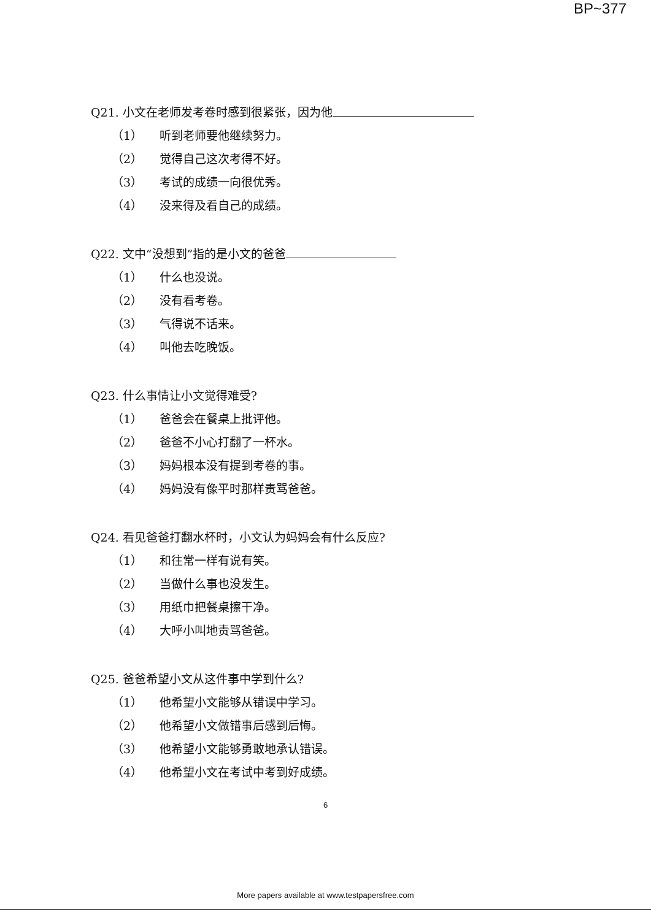BP~377
Q21. 小文在老师发考卷时感到很紧张，因为他
（1） 听到老师要他继续努力。
（2） 觉得自己这次考得不好。
（3） 考试的成绩一向很优秀。
（4） 没来得及看自己的成绩。
Q22. 文中“没想到”指的是小文的爸爸
（1） 什么也没说。
（2） 没有看考卷。
（3） 气得说不话来。
（4） 叫他去吃晚饭。
Q23. 什么事情让小文觉得难受?
（1） 爸爸会在餐桌上批评他。
（2） 爸爸不小心打翻了一杯水。
（3） 妈妈根本没有提到考卷的事。
（4） 妈妈没有像平时那样责骂爸爸。
Q24. 看见爸爸打翻水杯时，小文认为妈妈会有什么反应?
（1） 和往常一样有说有笑。
（2） 当做什么事也没发生。
（3） 用纸巾把餐桌擦干净。
（4） 大呼小叫地责骂爸爸。
Q25. 爸爸希望小文从这件事中学到什么?
（1） 他希望小文能够从错误中学习。
（2） 他希望小文做错事后感到后悔。
（3） 他希望小文能够勇敢地承认错误。
（4） 他希望小文在考试中考到好成绩。
6
More papers available at www.testpapersfree.com